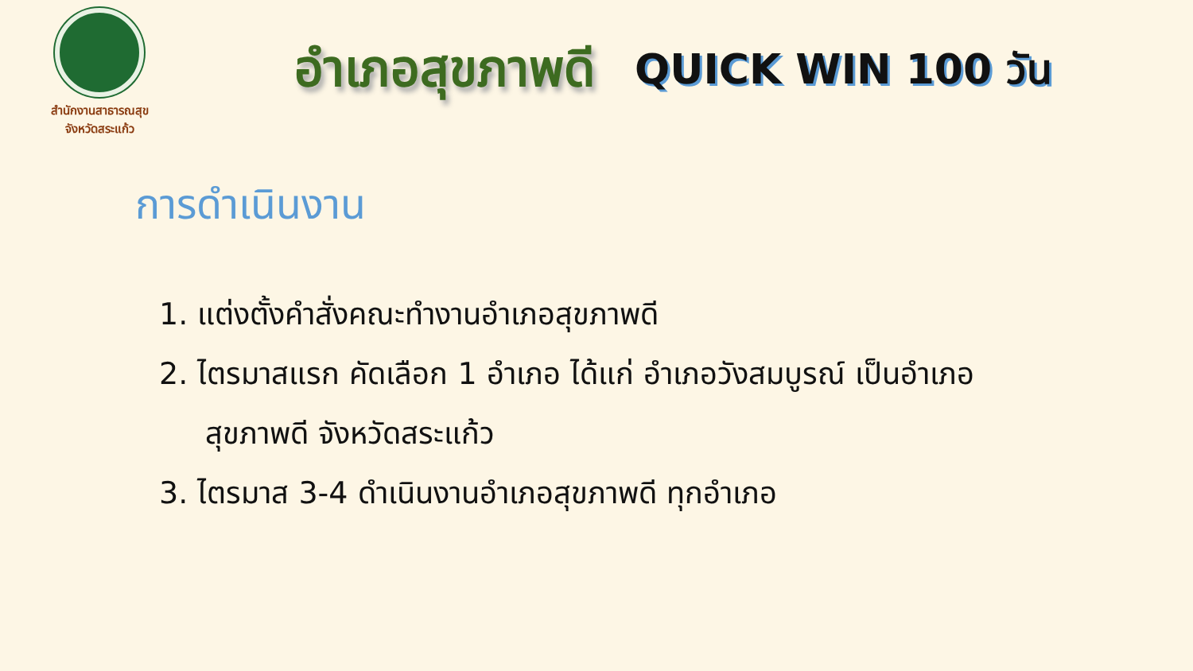สำนักงานสาธารณสุข
จังหวัดสระแก้ว
อำเภอสุขภาพดี
QUICK WIN 100 วัน
การดำเนินงาน
1. แต่งตั้งคำสั่งคณะทำงานอำเภอสุขภาพดี
2. ไตรมาสแรก คัดเลือก 1 อำเภอ ได้แก่ อำเภอวังสมบูรณ์ เป็นอำเภอ
สุขภาพดี จังหวัดสระแก้ว
3. ไตรมาส 3-4 ดำเนินงานอำเภอสุขภาพดี ทุกอำเภอ